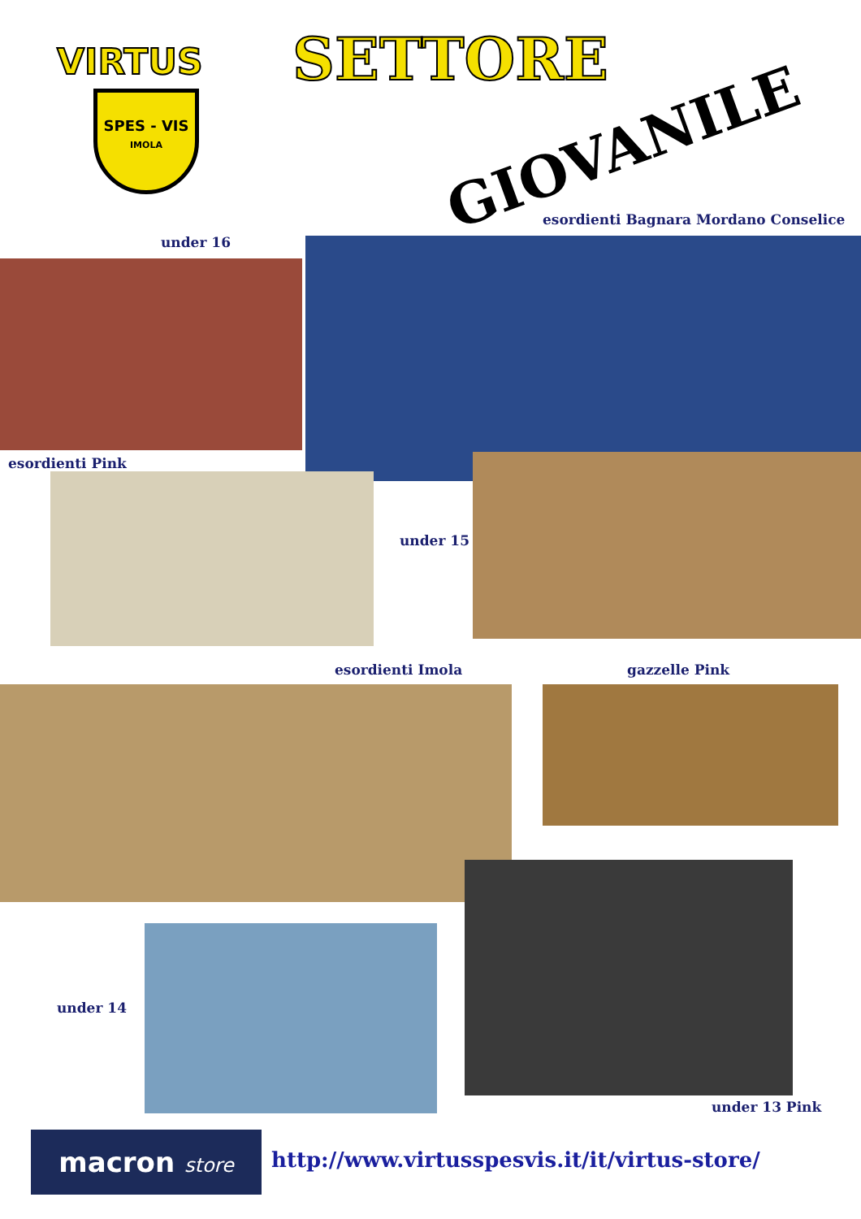VIRTUS
SPES - VIS
IMOLA
SETTORE
GIOVANILE
esordienti Bagnara Mordano Conselice
under 16
esordienti Pink
under 15
esordienti Imola gazzelle Pink
under 14
under 13 Pink
macron store
http://www.virtusspesvis.it/it/virtus-store/